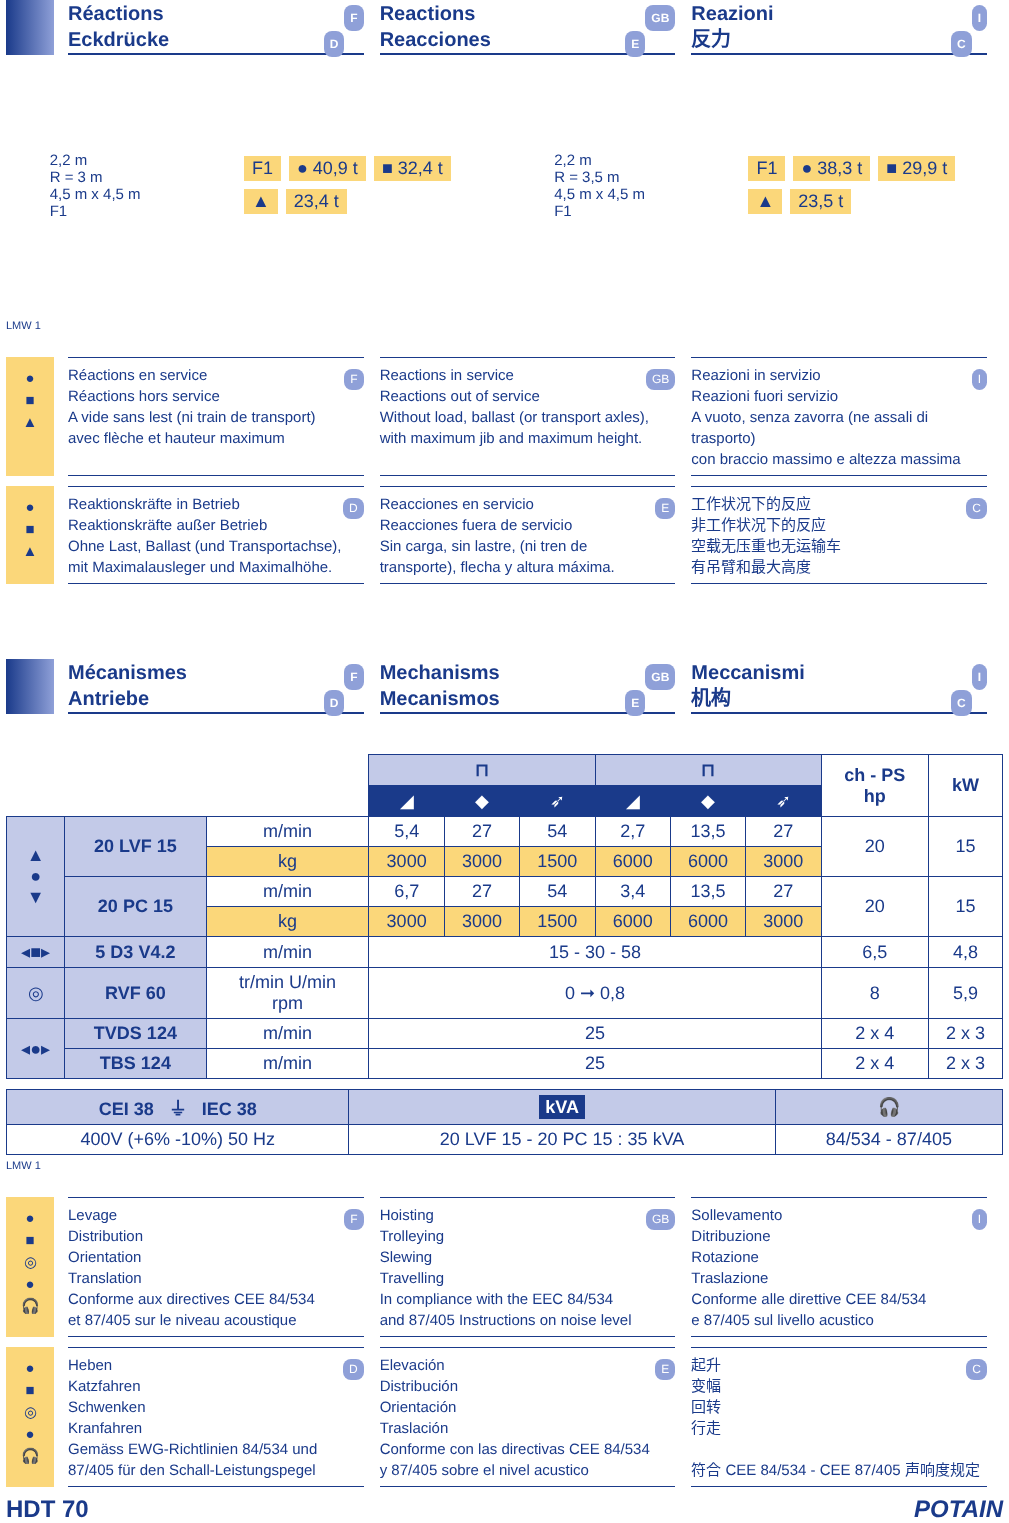FRéactions
DEckdrücke
GB Reactions
EReacciones
IReazioni
C反力
2,2 m
R = 3 m
4,5 m x 4,5 m
F1
F1 ● 40,9 t ■ 32,4 t
▲ 23,4 t
2,2 m
R = 3,5 m
4,5 m x 4,5 m
F1
F1 ● 38,3 t ■ 29,9 t
▲ 23,5 t
LMW 1
●
■
▲
FRéactions en service
Réactions hors service
A vide sans lest (ni train de transport)
avec flèche et hauteur maximum
GB Reactions in service
Reactions out of service
Without load, ballast (or transport axles),
with maximum jib and maximum height.
IReazioni in servizio
Reazioni fuori servizio
A vuoto, senza zavorra (ne assali di trasporto)
con braccio massimo e altezza massima
●
■
▲
DReaktionskräfte in Betrieb
Reaktionskräfte außer Betrieb
Ohne Last, Ballast (und Transportachse),
mit Maximalausleger und Maximalhöhe.
EReacciones en servicio
Reacciones fuera de servicio
Sin carga, sin lastre, (ni tren de
transporte), flecha y altura máxima.
C工作状况下的反应
非工作状况下的反应
空载无压重也无运输车
有吊臂和最大高度
FMécanismes
DAntriebe
GB Mechanisms
EMecanismos
IMeccanismi
C机构
| | | | ⊓ | | | ⊓ | | | ch - PS hp | kW |
| | | | ◢ | ◆ | ➶ | ◢ | ◆ | ➶ | | |
| ▲ ● ▼ | 20 LVF 15 | m/min | 5,4 | 27 | 54 | 2,7 | 13,5 | 27 | 20 | 15 |
| | | kg | 3000 | 3000 | 1500 | 6000 | 6000 | 3000 | | |
| | 20 PC 15 | m/min | 6,7 | 27 | 54 | 3,4 | 13,5 | 27 | 20 | 15 |
| | | kg | 3000 | 3000 | 1500 | 6000 | 6000 | 3000 | | |
| ◂■▸ | 5 D3 V4.2 | m/min | 15 - 30 - 58 | | | | | | 6,5 | 4,8 |
| ◎ | RVF 60 | tr/min U/min rpm | 0 ➞ 0,8 | | | | | | 8 | 5,9 |
| ◂●▸ | TVDS 124 | m/min | 25 | | | | | | 2 x 4 | 2 x 3 |
| | TBS 124 | m/min | 25 | | | | | | 2 x 4 | 2 x 3 |
| CEI 38 ⏚ IEC 38 | kVA | 🎧 |
| --- | --- | --- |
| 400V (+6% -10%) 50 Hz | 20 LVF 15 - 20 PC 15 : 35 kVA | 84/534 - 87/405 |
LMW 1
●
■
◎
●
🎧
FLevage
Distribution
Orientation
Translation
Conforme aux directives CEE 84/534
et 87/405 sur le niveau acoustique
GB Hoisting
Trolleying
Slewing
Travelling
In compliance with the EEC 84/534
and 87/405 Instructions on noise level
ISollevamento
Ditribuzione
Rotazione
Traslazione
Conforme alle direttive CEE 84/534
e 87/405 sul livello acustico
●
■
◎
●
🎧
DHeben
Katzfahren
Schwenken
Kranfahren
Gemäss EWG-Richtlinien 84/534 und
87/405 für den Schall-Leistungspegel
EElevación
Distribución
Orientación
Traslación
Conforme con las directivas CEE 84/534
y 87/405 sobre el nivel acustico
C起升
变幅
回转
行走
符合 CEE 84/534 - CEE 87/405 声响度规定
HDT 70 POTAIN